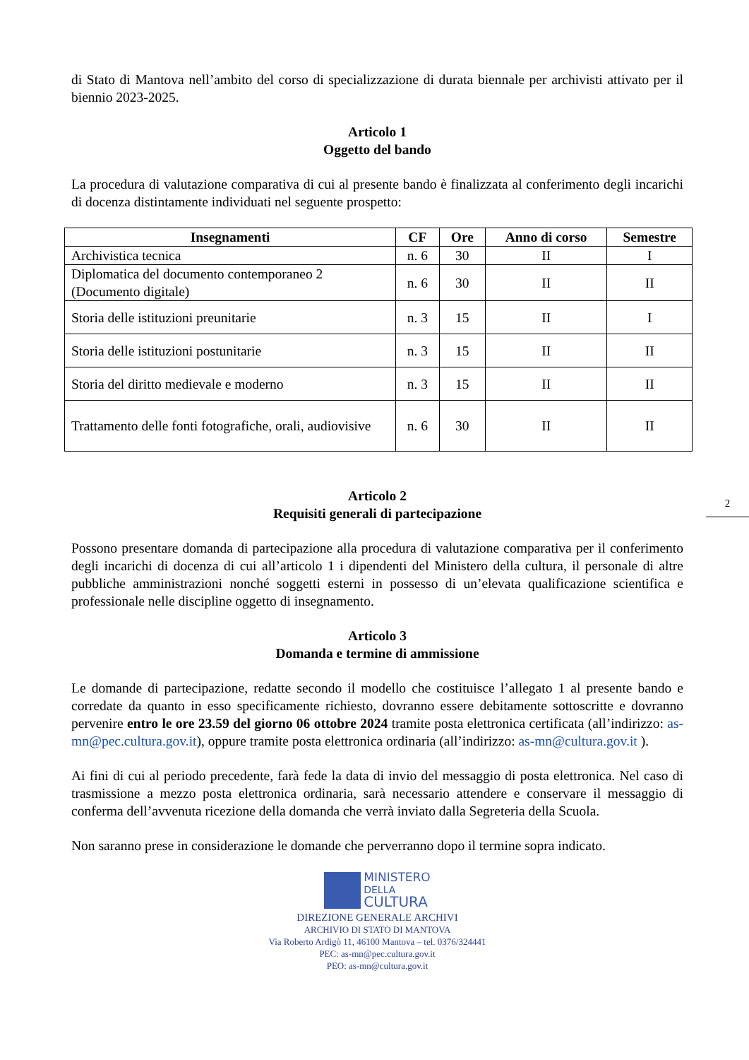di Stato di Mantova nell’ambito del corso di specializzazione di durata biennale per archivisti attivato per il biennio 2023-2025.
Articolo 1
Oggetto del bando
La procedura di valutazione comparativa di cui al presente bando è finalizzata al conferimento degli incarichi di docenza distintamente individuati nel seguente prospetto:
| Insegnamenti | CF | Ore | Anno di corso | Semestre |
| --- | --- | --- | --- | --- |
| Archivistica tecnica | n. 6 | 30 | II | I |
| Diplomatica del documento contemporaneo 2 (Documento digitale) | n. 6 | 30 | II | II |
| Storia delle istituzioni preunitarie | n. 3 | 15 | II | I |
| Storia delle istituzioni postunitarie | n. 3 | 15 | II | II |
| Storia del diritto medievale e moderno | n. 3 | 15 | II | II |
| Trattamento delle fonti fotografiche, orali, audiovisive | n. 6 | 30 | II | II |
Articolo 2
Requisiti generali di partecipazione
Possono presentare domanda di partecipazione alla procedura di valutazione comparativa per il conferimento degli incarichi di docenza di cui all’articolo 1 i dipendenti del Ministero della cultura, il personale di altre pubbliche amministrazioni nonché soggetti esterni in possesso di un’elevata qualificazione scientifica e professionale nelle discipline oggetto di insegnamento.
Articolo 3
Domanda e termine di ammissione
Le domande di partecipazione, redatte secondo il modello che costituisce l’allegato 1 al presente bando e corredate da quanto in esso specificamente richiesto, dovranno essere debitamente sottoscritte e dovranno pervenire entro le ore 23.59 del giorno 06 ottobre 2024 tramite posta elettronica certificata (all’indirizzo: as-mn@pec.cultura.gov.it), oppure tramite posta elettronica ordinaria (all’indirizzo: as-mn@cultura.gov.it ).
Ai fini di cui al periodo precedente, farà fede la data di invio del messaggio di posta elettronica. Nel caso di trasmissione a mezzo posta elettronica ordinaria, sarà necessario attendere e conservare il messaggio di conferma dell’avvenuta ricezione della domanda che verrà inviato dalla Segreteria della Scuola.
Non saranno prese in considerazione le domande che perverranno dopo il termine sopra indicato.
MINISTERO
DELLA
CULTURA
DIREZIONE GENERALE ARCHIVI
ARCHIVIO DI STATO DI MANTOVA
Via Roberto Ardigò 11, 46100 Mantova – tel. 0376/324441
PEC: as-mn@pec.cultura.gov.it
PEO: as-mn@cultura.gov.it
2